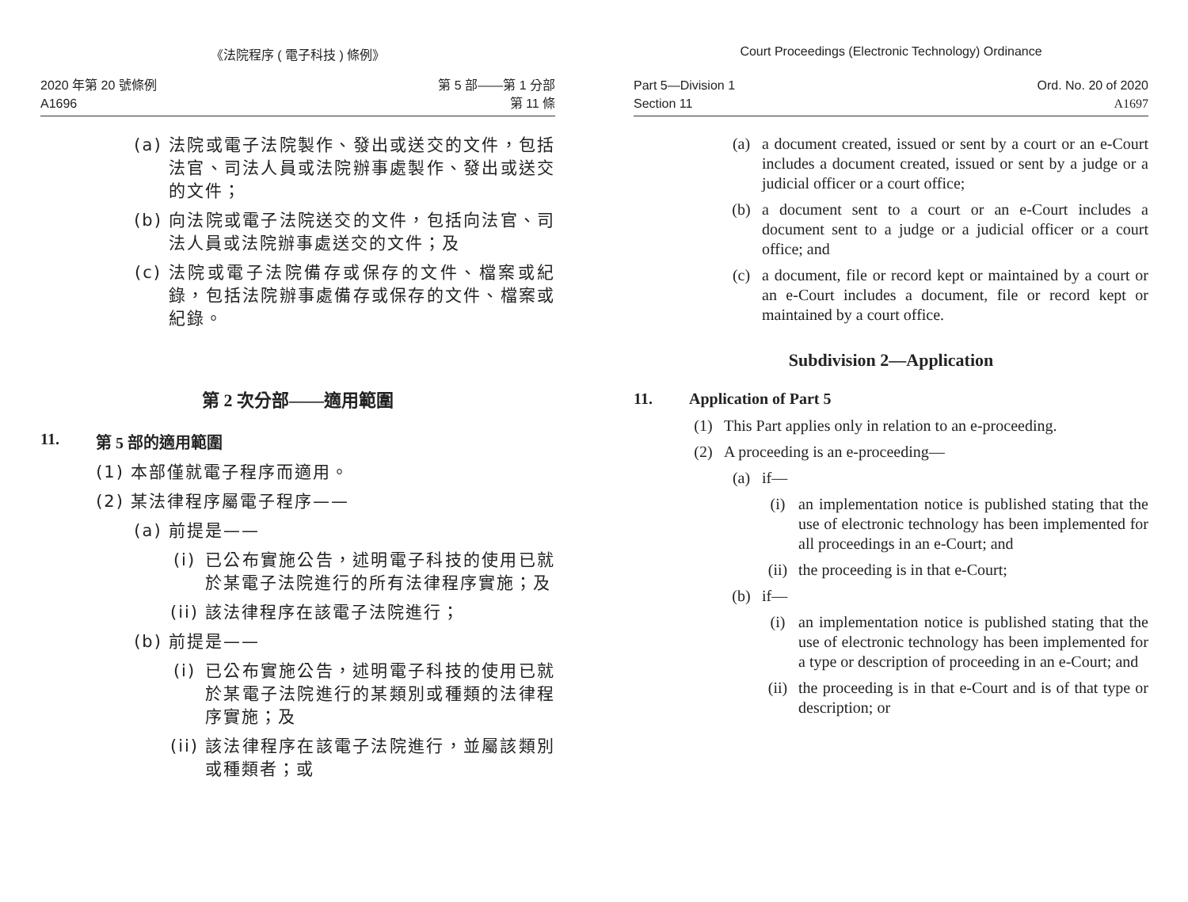《法院程序 ( 電子科技 ) 條例》
2020 年第 20 號條例
A1696
第 5 部——第 1 分部
第 11 條
(a) 法院或電子法院製作、發出或送交的文件，包括法官、司法人員或法院辦事處製作、發出或送交的文件；
(b) 向法院或電子法院送交的文件，包括向法官、司法人員或法院辦事處送交的文件；及
(c) 法院或電子法院備存或保存的文件、檔案或紀錄，包括法院辦事處備存或保存的文件、檔案或紀錄。
第 2 次分部——適用範圍
11. 第 5 部的適用範圍
(1) 本部僅就電子程序而適用。
(2) 某法律程序屬電子程序——
(a) 前提是——
(i) 已公布實施公告，述明電子科技的使用已就於某電子法院進行的所有法律程序實施；及
(ii) 該法律程序在該電子法院進行；
(b) 前提是——
(i) 已公布實施公告，述明電子科技的使用已就於某電子法院進行的某類別或種類的法律程序實施；及
(ii) 該法律程序在該電子法院進行，並屬該類別或種類者；或
Court Proceedings (Electronic Technology) Ordinance
Part 5—Division 1
Section 11
Ord. No. 20 of 2020
A1697
(a) a document created, issued or sent by a court or an e-Court includes a document created, issued or sent by a judge or a judicial officer or a court office;
(b) a document sent to a court or an e-Court includes a document sent to a judge or a judicial officer or a court office; and
(c) a document, file or record kept or maintained by a court or an e-Court includes a document, file or record kept or maintained by a court office.
Subdivision 2—Application
11. Application of Part 5
(1) This Part applies only in relation to an e-proceeding.
(2) A proceeding is an e-proceeding—
(a) if—
(i) an implementation notice is published stating that the use of electronic technology has been implemented for all proceedings in an e-Court; and
(ii) the proceeding is in that e-Court;
(b) if—
(i) an implementation notice is published stating that the use of electronic technology has been implemented for a type or description of proceeding in an e-Court; and
(ii) the proceeding is in that e-Court and is of that type or description; or